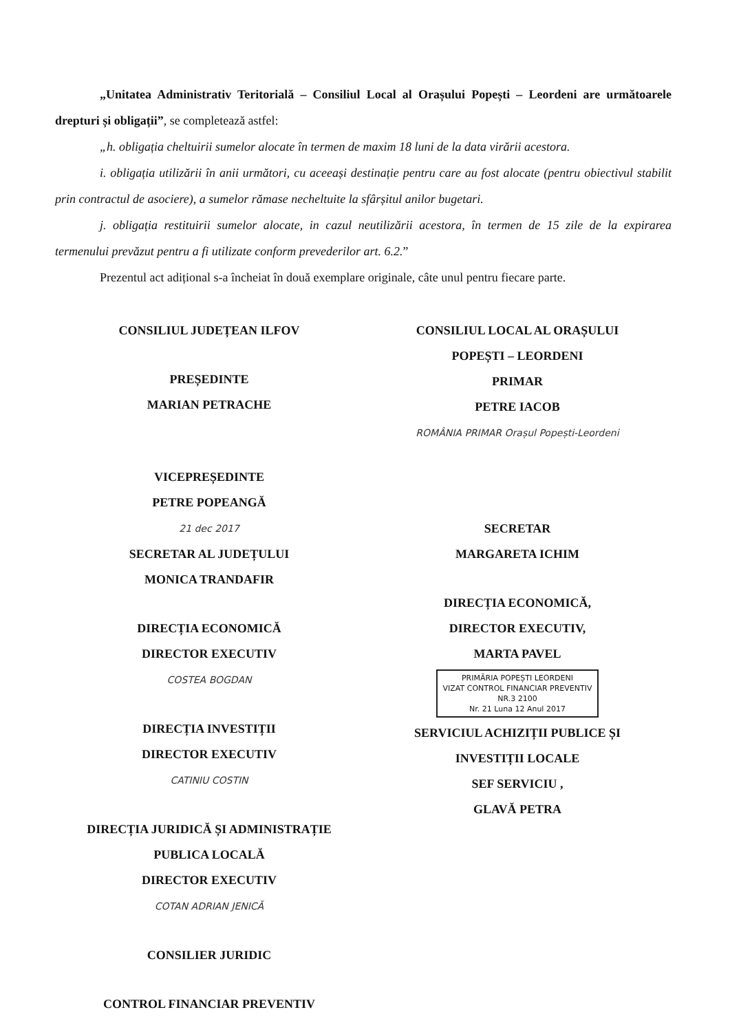„Unitatea Administrativ Teritorială – Consiliul Local al Orașului Popești – Leordeni are următoarele drepturi și obligații”, se completează astfel:
„h. obligația cheltuirii sumelor alocate în termen de maxim 18 luni de la data virării acestora.
i. obligația utilizării în anii următori, cu aceeași destinație pentru care au fost alocate (pentru obiectivul stabilit prin contractul de asociere), a sumelor rămase necheltuite la sfârșitul anilor bugetari.
j. obligația restituirii sumelor alocate, in cazul neutilizării acestora, în termen de 15 zile de la expirarea termenului prevăzut pentru a fi utilizate conform prevederilor art. 6.2.”
Prezentul act adițional s-a încheiat în două exemplare originale, câte unul pentru fiecare parte.
CONSILIUL JUDEȚEAN ILFOV
PREȘEDINTE
MARIAN PETRACHE
VICEPREȘEDINTE
PETRE POPEANGĂ
21 dec 2017
SECRETAR AL JUDEȚULUI
MONICA TRANDAFIR
DIRECȚIA ECONOMICĂ
DIRECTOR EXECUTIV
COSTEA BOGDAN
DIRECȚIA INVESTIȚII
DIRECTOR EXECUTIV
CATINIU COSTIN
DIRECȚIA JURIDICĂ ȘI ADMINISTRAȚIE
PUBLICA LOCALĂ
DIRECTOR EXECUTIV
COTAN ADRIAN JENICĂ
CONSILIER JURIDIC
CONTROL FINANCIAR PREVENTIV
CONSILIUL LOCAL AL ORAȘULUI
POPEȘTI – LEORDENI
PRIMAR
PETRE IACOB
ROMÂNIA PRIMAR Orașul Popești-Leordeni
SECRETAR
MARGARETA ICHIM
DIRECȚIA ECONOMICĂ,
DIRECTOR EXECUTIV,
MARTA PAVEL
PRIMĂRIA POPEȘTI LEORDENI
VIZAT CONTROL FINANCIAR PREVENTIV
NR.3 2100
Nr. 21 Luna 12 Anul 2017
SERVICIUL ACHIZIȚII PUBLICE ȘI
INVESTIȚII LOCALE
SEF SERVICIU ,
GLAVĂ PETRA